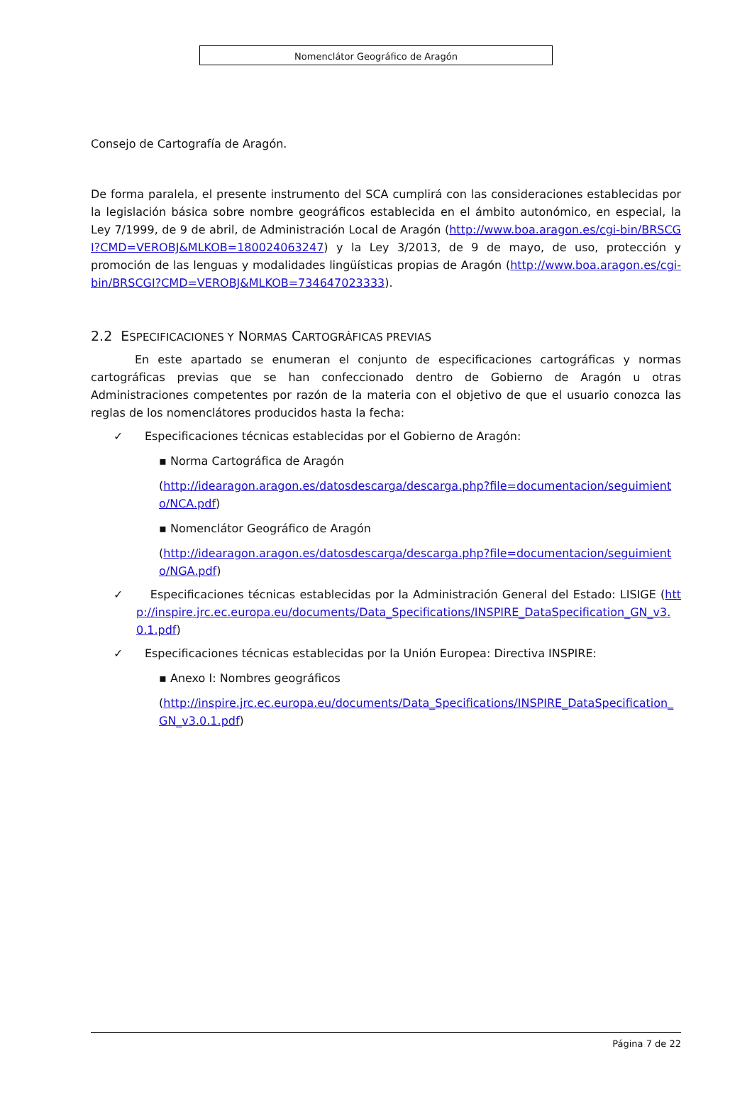Nomenclátor Geográfico de Aragón
Consejo de Cartografía de Aragón.
De forma paralela, el presente instrumento del SCA cumplirá con las consideraciones establecidas por la legislación básica sobre nombre geográficos establecida en el ámbito autonómico, en especial, la Ley 7/1999, de 9 de abril, de Administración Local de Aragón (http://www.boa.aragon.es/cgi-bin/BRSCGI?CMD=VEROBJ&MLKOB=180024063247) y la Ley 3/2013, de 9 de mayo, de uso, protección y promoción de las lenguas y modalidades lingüísticas propias de Aragón (http://www.boa.aragon.es/cgi-bin/BRSCGI?CMD=VEROBJ&MLKOB=734647023333).
2.2 ESPECIFICACIONES Y NORMAS CARTOGRÁFICAS PREVIAS
En este apartado se enumeran el conjunto de especificaciones cartográficas y normas cartográficas previas que se han confeccionado dentro de Gobierno de Aragón u otras Administraciones competentes por razón de la materia con el objetivo de que el usuario conozca las reglas de los nomenclátores producidos hasta la fecha:
✓ Especificaciones técnicas establecidas por el Gobierno de Aragón:
▪ Norma Cartográfica de Aragón
(http://idearagon.aragon.es/datosdescarga/descarga.php?file=documentacion/seguimiento/NCA.pdf)
▪ Nomenclátor Geográfico de Aragón
(http://idearagon.aragon.es/datosdescarga/descarga.php?file=documentacion/seguimiento/NGA.pdf)
✓ Especificaciones técnicas establecidas por la Administración General del Estado: LISIGE (http://inspire.jrc.ec.europa.eu/documents/Data_Specifications/INSPIRE_DataSpecification_GN_v3.0.1.pdf)
✓ Especificaciones técnicas establecidas por la Unión Europea: Directiva INSPIRE:
▪ Anexo I: Nombres geográficos
(http://inspire.jrc.ec.europa.eu/documents/Data_Specifications/INSPIRE_DataSpecification_GN_v3.0.1.pdf)
Página 7 de 22